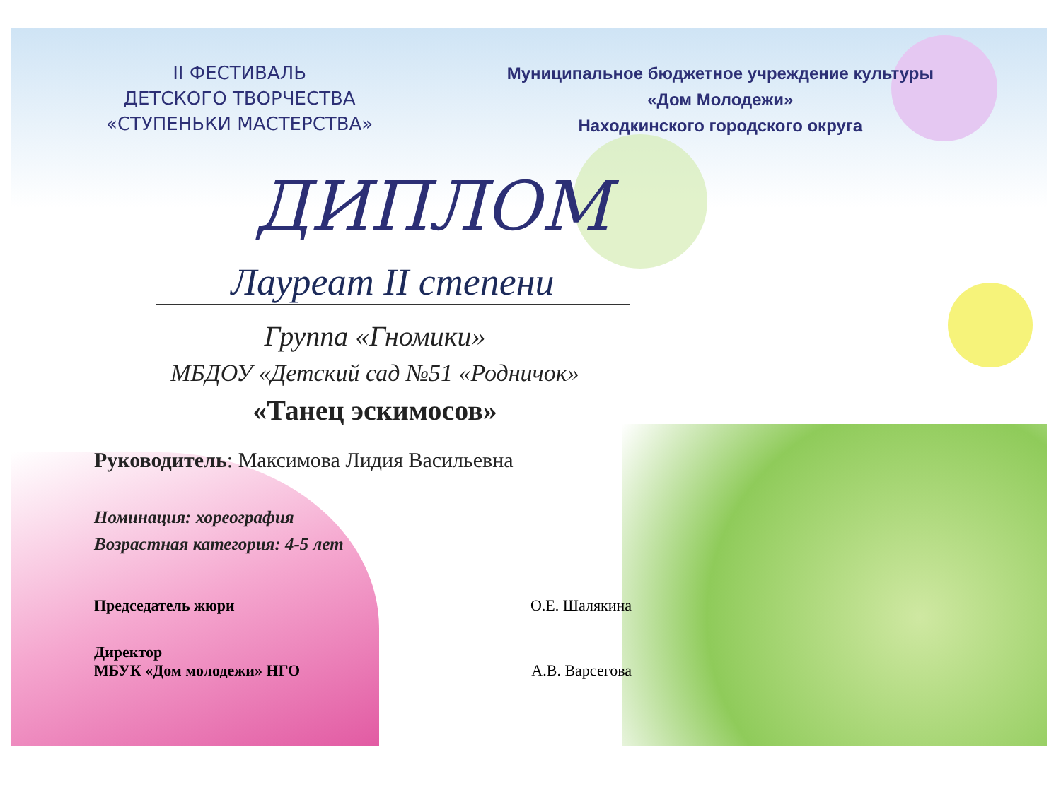II ФЕСТИВАЛЬ
ДЕТСКОГО ТВОРЧЕСТВА
«СТУПЕНЬКИ МАСТЕРСТВА»
Муниципальное бюджетное учреждение культуры
«Дом Молодежи»
Находкинского городского округа
ДИПЛОМ
Лауреат II степени
Группа «Гномики»
МБДОУ «Детский сад №51 «Родничок»
«Танец эскимосов»
Руководитель: Максимова Лидия Васильевна
Номинация: хореография
Возрастная категория: 4-5 лет
Председатель жюри О.Е. Шалякина
Директор
МБУК «Дом молодежи» НГО А.В. Варсегова